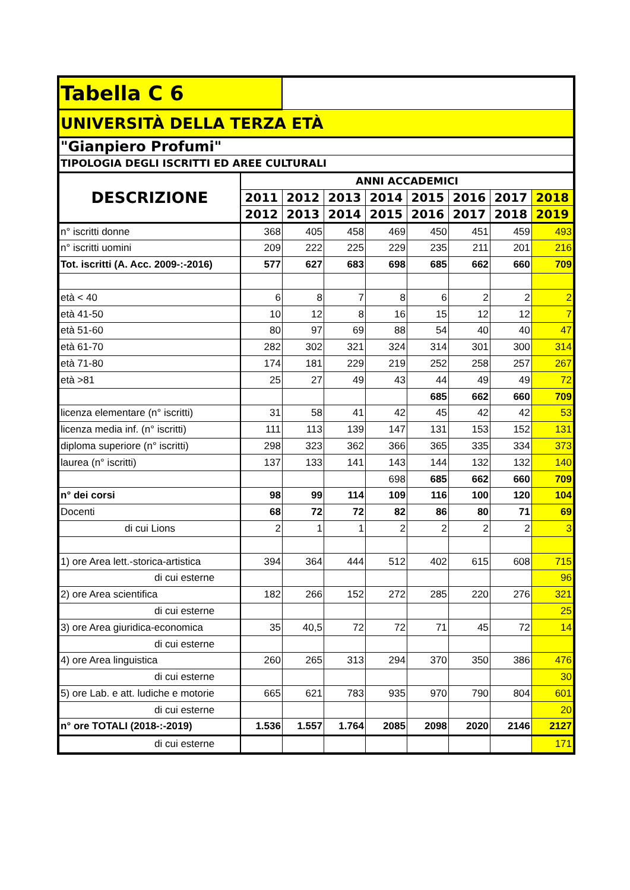| Tabella C 6 | | | | | | | | |
| UNIVERSITÀ DELLA TERZA ETÀ | | | | | | | | |
| "Gianpiero Profumi" | | | | | | | | |
| TIPOLOGIA DEGLI ISCRITTI ED AREE CULTURALI | | | | | | | | |
| DESCRIZIONE | ANNI ACCADEMICI | | | | | | | |
| | 2011 | 2012 | 2013 | 2014 | 2015 | 2016 | 2017 | 2018 |
| | 2012 | 2013 | 2014 | 2015 | 2016 | 2017 | 2018 | 2019 |
| n° iscritti donne | 368 | 405 | 458 | 469 | 450 | 451 | 459 | 493 |
| n° iscritti uomini | 209 | 222 | 225 | 229 | 235 | 211 | 201 | 216 |
| Tot. iscritti (A. Acc. 2009-:-2016) | 577 | 627 | 683 | 698 | 685 | 662 | 660 | 709 |
| età < 40 | 6 | 8 | 7 | 8 | 6 | 2 | 2 | 2 |
| età 41-50 | 10 | 12 | 8 | 16 | 15 | 12 | 12 | 7 |
| età 51-60 | 80 | 97 | 69 | 88 | 54 | 40 | 40 | 47 |
| età 61-70 | 282 | 302 | 321 | 324 | 314 | 301 | 300 | 314 |
| età 71-80 | 174 | 181 | 229 | 219 | 252 | 258 | 257 | 267 |
| età >81 | 25 | 27 | 49 | 43 | 44 | 49 | 49 | 72 |
| | | | | | 685 | 662 | 660 | 709 |
| licenza elementare (n° iscritti) | 31 | 58 | 41 | 42 | 45 | 42 | 42 | 53 |
| licenza media inf. (n° iscritti) | 111 | 113 | 139 | 147 | 131 | 153 | 152 | 131 |
| diploma superiore (n° iscritti) | 298 | 323 | 362 | 366 | 365 | 335 | 334 | 373 |
| laurea (n° iscritti) | 137 | 133 | 141 | 143 | 144 | 132 | 132 | 140 |
| | | | | 698 | 685 | 662 | 660 | 709 |
| n° dei corsi | 98 | 99 | 114 | 109 | 116 | 100 | 120 | 104 |
| Docenti | 68 | 72 | 72 | 82 | 86 | 80 | 71 | 69 |
| di cui Lions | 2 | 1 | 1 | 2 | 2 | 2 | 2 | 3 |
| 1) ore Area lett.-storica-artistica | 394 | 364 | 444 | 512 | 402 | 615 | 608 | 715 |
| di cui esterne | | | | | | | | 96 |
| 2) ore Area scientifica | 182 | 266 | 152 | 272 | 285 | 220 | 276 | 321 |
| di cui esterne | | | | | | | | 25 |
| 3) ore Area giuridica-economica | 35 | 40,5 | 72 | 72 | 71 | 45 | 72 | 14 |
| di cui esterne | | | | | | | | |
| 4) ore Area linguistica | 260 | 265 | 313 | 294 | 370 | 350 | 386 | 476 |
| di cui esterne | | | | | | | | 30 |
| 5) ore Lab. e att. ludiche e motorie | 665 | 621 | 783 | 935 | 970 | 790 | 804 | 601 |
| di cui esterne | | | | | | | | 20 |
| n° ore TOTALI (2018-:-2019) | 1.536 | 1.557 | 1.764 | 2085 | 2098 | 2020 | 2146 | 2127 |
| di cui esterne | | | | | | | | 171 |